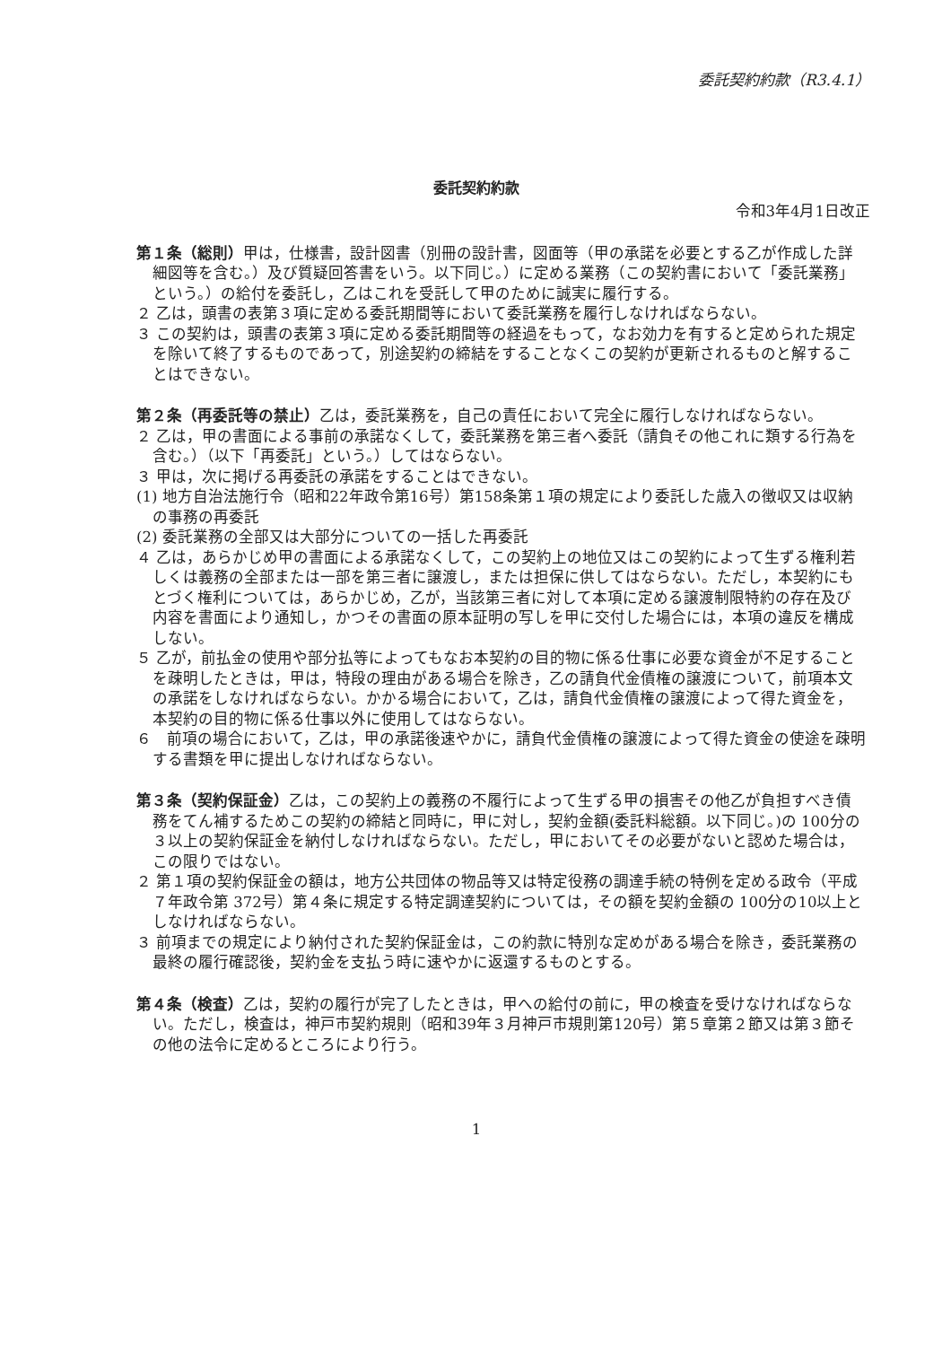委託契約約款（R3.4.1）
委託契約約款
令和3年4月1日改正
第１条（総則）甲は，仕様書，設計図書（別冊の設計書，図面等（甲の承諾を必要とする乙が作成した詳細図等を含む。）及び質疑回答書をいう。以下同じ。）に定める業務（この契約書において「委託業務」という。）の給付を委託し，乙はこれを受託して甲のために誠実に履行する。
２ 乙は，頭書の表第３項に定める委託期間等において委託業務を履行しなければならない。
３ この契約は，頭書の表第３項に定める委託期間等の経過をもって，なお効力を有すると定められた規定を除いて終了するものであって，別途契約の締結をすることなくこの契約が更新されるものと解することはできない。
第２条（再委託等の禁止）乙は，委託業務を，自己の責任において完全に履行しなければならない。
２ 乙は，甲の書面による事前の承諾なくして，委託業務を第三者へ委託（請負その他これに類する行為を含む。）（以下「再委託」という。）してはならない。
３ 甲は，次に掲げる再委託の承諾をすることはできない。
(1) 地方自治法施行令（昭和22年政令第16号）第158条第１項の規定により委託した歳入の徴収又は収納の事務の再委託
(2) 委託業務の全部又は大部分についての一括した再委託
４ 乙は，あらかじめ甲の書面による承諾なくして，この契約上の地位又はこの契約によって生ずる権利若しくは義務の全部または一部を第三者に譲渡し，または担保に供してはならない。ただし，本契約にもとづく権利については，あらかじめ，乙が，当該第三者に対して本項に定める譲渡制限特約の存在及び内容を書面により通知し，かつその書面の原本証明の写しを甲に交付した場合には，本項の違反を構成しない。
５ 乙が，前払金の使用や部分払等によってもなお本契約の目的物に係る仕事に必要な資金が不足することを疎明したときは，甲は，特段の理由がある場合を除き，乙の請負代金債権の譲渡について，前項本文の承諾をしなければならない。かかる場合において，乙は，請負代金債権の譲渡によって得た資金を，本契約の目的物に係る仕事以外に使用してはならない。
６　前項の場合において，乙は，甲の承諾後速やかに，請負代金債権の譲渡によって得た資金の使途を疎明する書類を甲に提出しなければならない。
第３条（契約保証金）乙は，この契約上の義務の不履行によって生ずる甲の損害その他乙が負担すべき債務をてん補するためこの契約の締結と同時に，甲に対し，契約金額(委託料総額。以下同じ。)の 100分の３以上の契約保証金を納付しなければならない。ただし，甲においてその必要がないと認めた場合は，この限りではない。
２ 第１項の契約保証金の額は，地方公共団体の物品等又は特定役務の調達手続の特例を定める政令（平成７年政令第 372号）第４条に規定する特定調達契約については，その額を契約金額の 100分の10以上としなければならない。
３ 前項までの規定により納付された契約保証金は，この約款に特別な定めがある場合を除き，委託業務の最終の履行確認後，契約金を支払う時に速やかに返還するものとする。
第４条（検査）乙は，契約の履行が完了したときは，甲への給付の前に，甲の検査を受けなければならない。ただし，検査は，神戸市契約規則（昭和39年３月神戸市規則第120号）第５章第２節又は第３節その他の法令に定めるところにより行う。
1